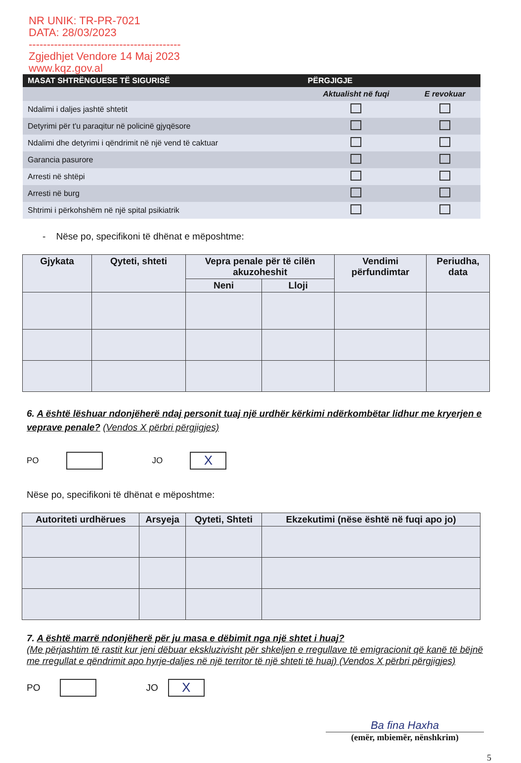NR UNIK: TR-PR-7021
DATA: 28/03/2023
------------------------------------------
Zgjedhjet Vendore 14 Maj 2023
www.kqz.gov.al
| MASAT SHTRËNGUESE TË SIGURISË | PËRGJIGJE | |
| --- | --- | --- |
| | Aktualisht në fuqi | E revokuar |
| Ndalimi i daljes jashtë shtetit | | |
| Detyrimi për t'u paraqitur në policinë gjyqësore | | |
| Ndalimi dhe detyrimi i qëndrimit në një vend të caktuar | | |
| Garancia pasurore | | |
| Arresti në shtëpi | | |
| Arresti në burg | | |
| Shtrimi i përkohshëm në një spital psikiatrik | | |
- Nëse po, specifikoni të dhënat e mëposhtme:
| Gjykata | Qyteti, shteti | Vepra penale për të cilën akuzoheshit | | Vendimi përfundimtar | Periudha, data |
| --- | --- | --- | --- | --- | --- |
| | | Neni | Lloji | | |
6. A është lëshuar ndonjëherë ndaj personit tuaj një urdhër kërkimi ndërkombëtar lidhur me kryerjen e veprave penale? (Vendos X përbri përgjigjes)
PO
JO
X
Nëse po, specifikoni të dhënat e mëposhtme:
| Autoriteti urdhërues | Arsyeja | Qyteti, Shteti | Ekzekutimi (nëse është në fuqi apo jo) |
| --- | --- | --- | --- |
7. A është marrë ndonjëherë për ju masa e dëbimit nga një shtet i huaj?
(Me përjashtim të rastit kur jeni dëbuar ekskluzivisht për shkeljen e rregullave të emigracionit që kanë të bëjnë me rregullat e qëndrimit apo hyrje-daljes në një territor të një shteti të huaj) (Vendos X përbri përgjigjes)
PO
JO
X
Ba fina Haxha
(emër, mbiemër, nënshkrim)
5